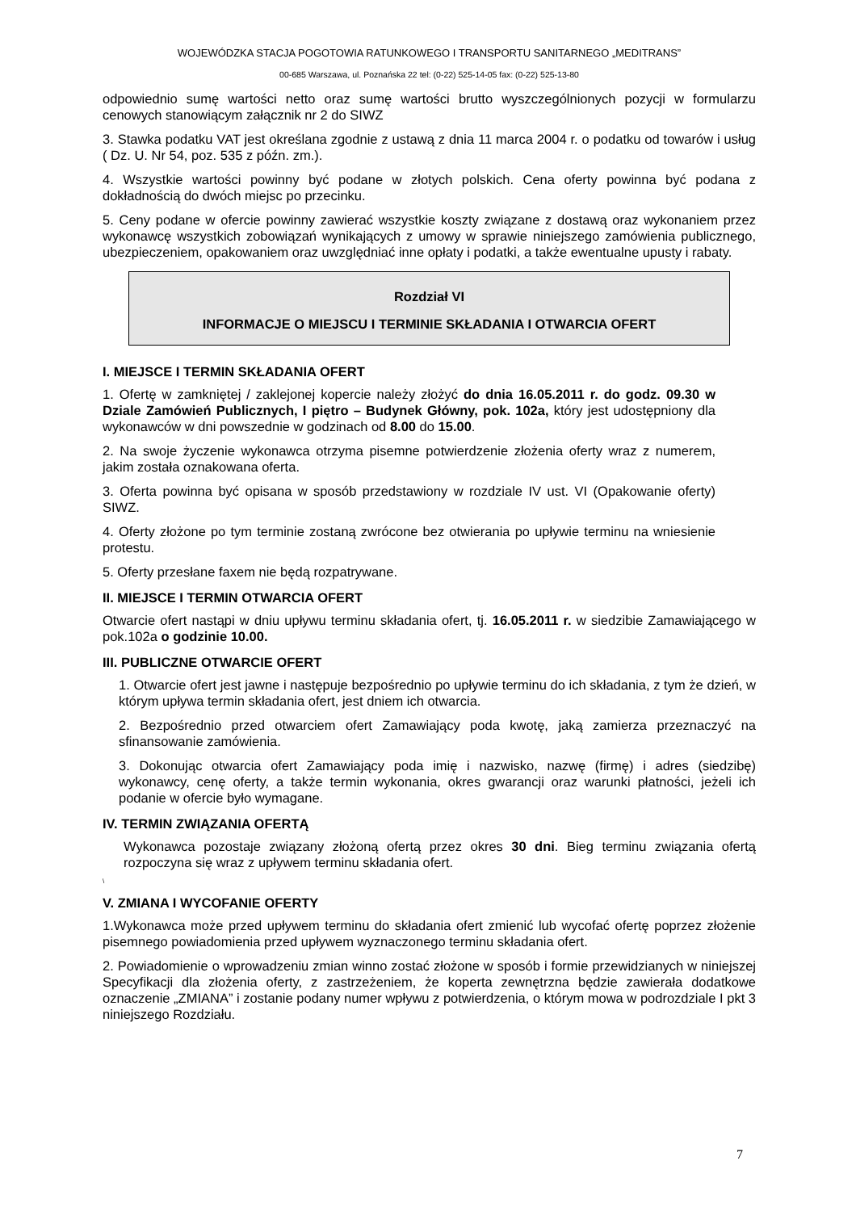WOJEWÓDZKA STACJA POGOTOWIA RATUNKOWEGO I TRANSPORTU SANITARNEGO „MEDITRANS”
00-685 Warszawa, ul. Poznańska 22 tel: (0-22) 525-14-05 fax: (0-22) 525-13-80
odpowiednio sumę wartości netto oraz sumę wartości brutto wyszczególnionych pozycji w formularzu cenowych stanowiącym załącznik nr 2 do SIWZ
3. Stawka podatku VAT jest określana zgodnie z ustawą z dnia 11 marca 2004 r. o podatku od towarów i usług ( Dz. U. Nr 54, poz. 535 z późn. zm.).
4. Wszystkie wartości powinny być podane w złotych polskich. Cena oferty powinna być podana z dokładnością do dwóch miejsc po przecinku.
5. Ceny podane w ofercie powinny zawierać wszystkie koszty związane z dostawą oraz wykonaniem przez wykonawcę wszystkich zobowiązań wynikających z umowy w sprawie niniejszego zamówienia publicznego, ubezpieczeniem, opakowaniem oraz uwzględniać inne opłaty i podatki, a także ewentualne upusty i rabaty.
Rozdział VI
INFORMACJE O MIEJSCU I TERMINIE SKŁADANIA I OTWARCIA OFERT
I. MIEJSCE I TERMIN SKŁADANIA OFERT
1. Ofertę w zamkniętej / zaklejonej kopercie należy złożyć do dnia 16.05.2011 r. do godz. 09.30 w Dziale Zamówień Publicznych, I piętro – Budynek Główny, pok. 102a, który jest udostępniony dla wykonawców w dni powszednie w godzinach od 8.00 do 15.00.
2. Na swoje życzenie wykonawca otrzyma pisemne potwierdzenie złożenia oferty wraz z numerem, jakim została oznakowana oferta.
3. Oferta powinna być opisana w sposób przedstawiony w rozdziale IV ust. VI (Opakowanie oferty) SIWZ.
4. Oferty złożone po tym terminie zostaną zwrócone bez otwierania po upływie terminu na wniesienie protestu.
5. Oferty przesłane faxem nie będą rozpatrywane.
II. MIEJSCE I TERMIN OTWARCIA OFERT
Otwarcie ofert nastąpi w dniu upływu terminu składania ofert, tj. 16.05.2011 r. w siedzibie Zamawiającego w pok.102a o godzinie 10.00.
III. PUBLICZNE OTWARCIE OFERT
1. Otwarcie ofert jest jawne i następuje bezpośrednio po upływie terminu do ich składania, z tym że dzień, w którym upływa termin składania ofert, jest dniem ich otwarcia.
2. Bezpośrednio przed otwarciem ofert Zamawiający poda kwotę, jaką zamierza przeznaczyć na sfinansowanie zamówienia.
3. Dokonując otwarcia ofert Zamawiający poda imię i nazwisko, nazwę (firmę) i adres (siedzibę) wykonawcy, cenę oferty, a także termin wykonania, okres gwarancji oraz warunki płatności, jeżeli ich podanie w ofercie było wymagane.
IV. TERMIN ZWIĄZANIA OFERTĄ
Wykonawca pozostaje związany złożoną ofertą przez okres 30 dni. Bieg terminu związania ofertą rozpoczyna się wraz z upływem terminu składania ofert.
\
V. ZMIANA I WYCOFANIE OFERTY
1.Wykonawca może przed upływem terminu do składania ofert zmienić lub wycofać ofertę poprzez złożenie pisemnego powiadomienia przed upływem wyznaczonego terminu składania ofert.
2. Powiadomienie o wprowadzeniu zmian winno zostać złożone w sposób i formie przewidzianych w niniejszej Specyfikacji dla złożenia oferty, z zastrzeżeniem, że koperta zewnętrzna będzie zawierała dodatkowe oznaczenie „ZMIANA” i zostanie podany numer wpływu z potwierdzenia, o którym mowa w podrozdziale I pkt 3 niniejszego Rozdziału.
7